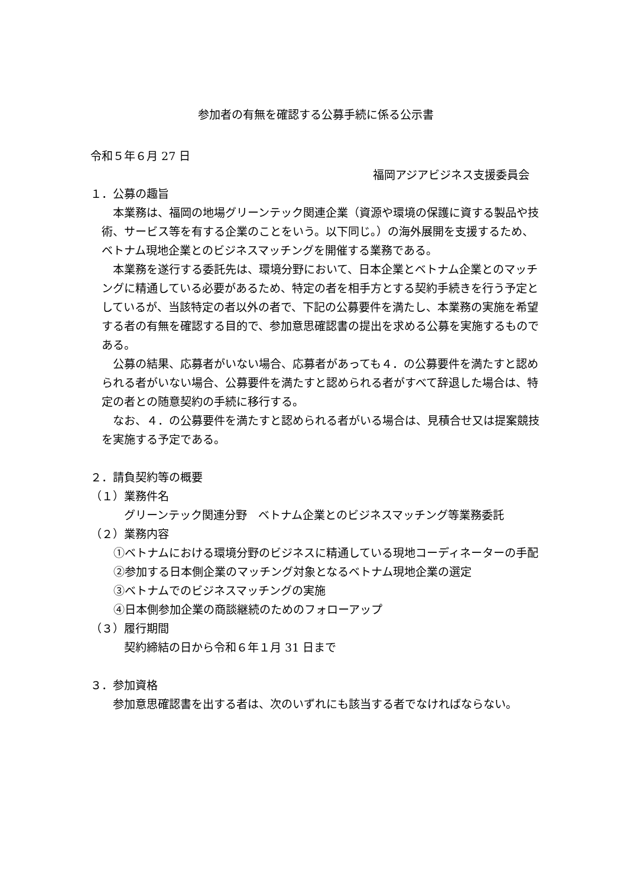参加者の有無を確認する公募手続に係る公示書
令和５年６月 27 日
福岡アジアビジネス支援委員会
１．公募の趣旨
本業務は、福岡の地場グリーンテック関連企業（資源や環境の保護に資する製品や技術、サービス等を有する企業のことをいう。以下同じ。）の海外展開を支援するため、ベトナム現地企業とのビジネスマッチングを開催する業務である。
本業務を遂行する委託先は、環境分野において、日本企業とベトナム企業とのマッチングに精通している必要があるため、特定の者を相手方とする契約手続きを行う予定としているが、当該特定の者以外の者で、下記の公募要件を満たし、本業務の実施を希望する者の有無を確認する目的で、参加意思確認書の提出を求める公募を実施するものである。
公募の結果、応募者がいない場合、応募者があっても４．の公募要件を満たすと認められる者がいない場合、公募要件を満たすと認められる者がすべて辞退した場合は、特定の者との随意契約の手続に移行する。
なお、４．の公募要件を満たすと認められる者がいる場合は、見積合せ又は提案競技を実施する予定である。
２．請負契約等の概要
（１）業務件名
グリーンテック関連分野　ベトナム企業とのビジネスマッチング等業務委託
（２）業務内容
①ベトナムにおける環境分野のビジネスに精通している現地コーディネーターの手配
②参加する日本側企業のマッチング対象となるベトナム現地企業の選定
③ベトナムでのビジネスマッチングの実施
④日本側参加企業の商談継続のためのフォローアップ
（３）履行期間
契約締結の日から令和６年１月 31 日まで
３．参加資格
参加意思確認書を出する者は、次のいずれにも該当する者でなければならない。